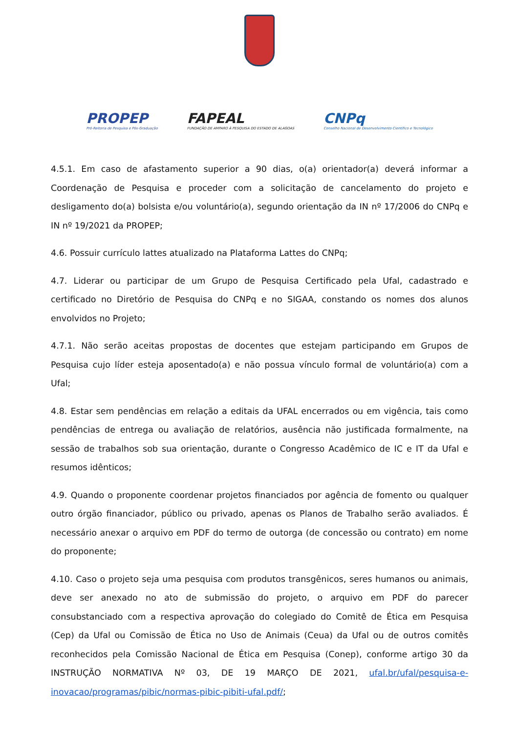PROPEP
Pró-Reitoria de Pesquisa e Pós-Graduação
FAPEAL
FUNDAÇÃO DE AMPARO À PESQUISA DO ESTADO DE ALAGOAS
CNPq
Conselho Nacional de Desenvolvimento Científico e Tecnológico
4.5.1. Em caso de afastamento superior a 90 dias, o(a) orientador(a) deverá informar a Coordenação de Pesquisa e proceder com a solicitação de cancelamento do projeto e desligamento do(a) bolsista e/ou voluntário(a), segundo orientação da IN nº 17/2006 do CNPq e IN nº 19/2021 da PROPEP;
4.6. Possuir currículo lattes atualizado na Plataforma Lattes do CNPq;
4.7. Liderar ou participar de um Grupo de Pesquisa Certificado pela Ufal, cadastrado e certificado no Diretório de Pesquisa do CNPq e no SIGAA, constando os nomes dos alunos envolvidos no Projeto;
4.7.1. Não serão aceitas propostas de docentes que estejam participando em Grupos de Pesquisa cujo líder esteja aposentado(a) e não possua vínculo formal de voluntário(a) com a Ufal;
4.8. Estar sem pendências em relação a editais da UFAL encerrados ou em vigência, tais como pendências de entrega ou avaliação de relatórios, ausência não justificada formalmente, na sessão de trabalhos sob sua orientação, durante o Congresso Acadêmico de IC e IT da Ufal e resumos idênticos;
4.9. Quando o proponente coordenar projetos financiados por agência de fomento ou qualquer outro órgão financiador, público ou privado, apenas os Planos de Trabalho serão avaliados. É necessário anexar o arquivo em PDF do termo de outorga (de concessão ou contrato) em nome do proponente;
4.10. Caso o projeto seja uma pesquisa com produtos transgênicos, seres humanos ou animais, deve ser anexado no ato de submissão do projeto, o arquivo em PDF do parecer consubstanciado com a respectiva aprovação do colegiado do Comitê de Ética em Pesquisa (Cep) da Ufal ou Comissão de Ética no Uso de Animais (Ceua) da Ufal ou de outros comitês reconhecidos pela Comissão Nacional de Ética em Pesquisa (Conep), conforme artigo 30 da INSTRUÇÃO NORMATIVA Nº 03, DE 19 MARÇO DE 2021, ufal.br/ufal/pesquisa-e-inovacao/programas/pibic/normas-pibic-pibiti-ufal.pdf/;